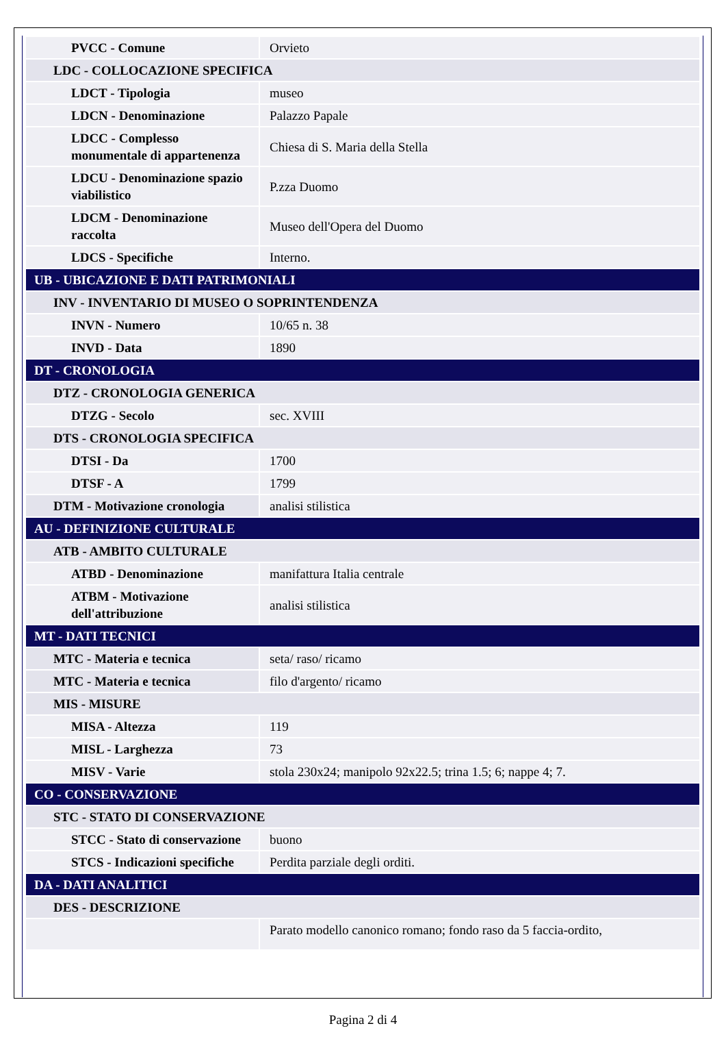| PVCC - Comune | Orvieto |
| LDC - COLLOCAZIONE SPECIFICA | |
| LDCT - Tipologia | museo |
| LDCN - Denominazione | Palazzo Papale |
| LDCC - Complesso monumentale di appartenenza | Chiesa di S. Maria della Stella |
| LDCU - Denominazione spazio viabilistico | P.zza Duomo |
| LDCM - Denominazione raccolta | Museo dell'Opera del Duomo |
| LDCS - Specifiche | Interno. |
| UB - UBICAZIONE E DATI PATRIMONIALI | |
| INV - INVENTARIO DI MUSEO O SOPRINTENDENZA | |
| INVN - Numero | 10/65 n. 38 |
| INVD - Data | 1890 |
| DT - CRONOLOGIA | |
| DTZ - CRONOLOGIA GENERICA | |
| DTZG - Secolo | sec. XVIII |
| DTS - CRONOLOGIA SPECIFICA | |
| DTSI - Da | 1700 |
| DTSF - A | 1799 |
| DTM - Motivazione cronologia | analisi stilistica |
| AU - DEFINIZIONE CULTURALE | |
| ATB - AMBITO CULTURALE | |
| ATBD - Denominazione | manifattura Italia centrale |
| ATBM - Motivazione dell'attribuzione | analisi stilistica |
| MT - DATI TECNICI | |
| MTC - Materia e tecnica | seta/ raso/ ricamo |
| MTC - Materia e tecnica | filo d'argento/ ricamo |
| MIS - MISURE | |
| MISA - Altezza | 119 |
| MISL - Larghezza | 73 |
| MISV - Varie | stola 230x24; manipolo 92x22.5; trina 1.5; 6; nappe 4; 7. |
| CO - CONSERVAZIONE | |
| STC - STATO DI CONSERVAZIONE | |
| STCC - Stato di conservazione | buono |
| STCS - Indicazioni specifiche | Perdita parziale degli orditi. |
| DA - DATI ANALITICI | |
| DES - DESCRIZIONE | |
| | Parato modello canonico romano; fondo raso da 5 faccia-ordito, |
Pagina 2 di 4